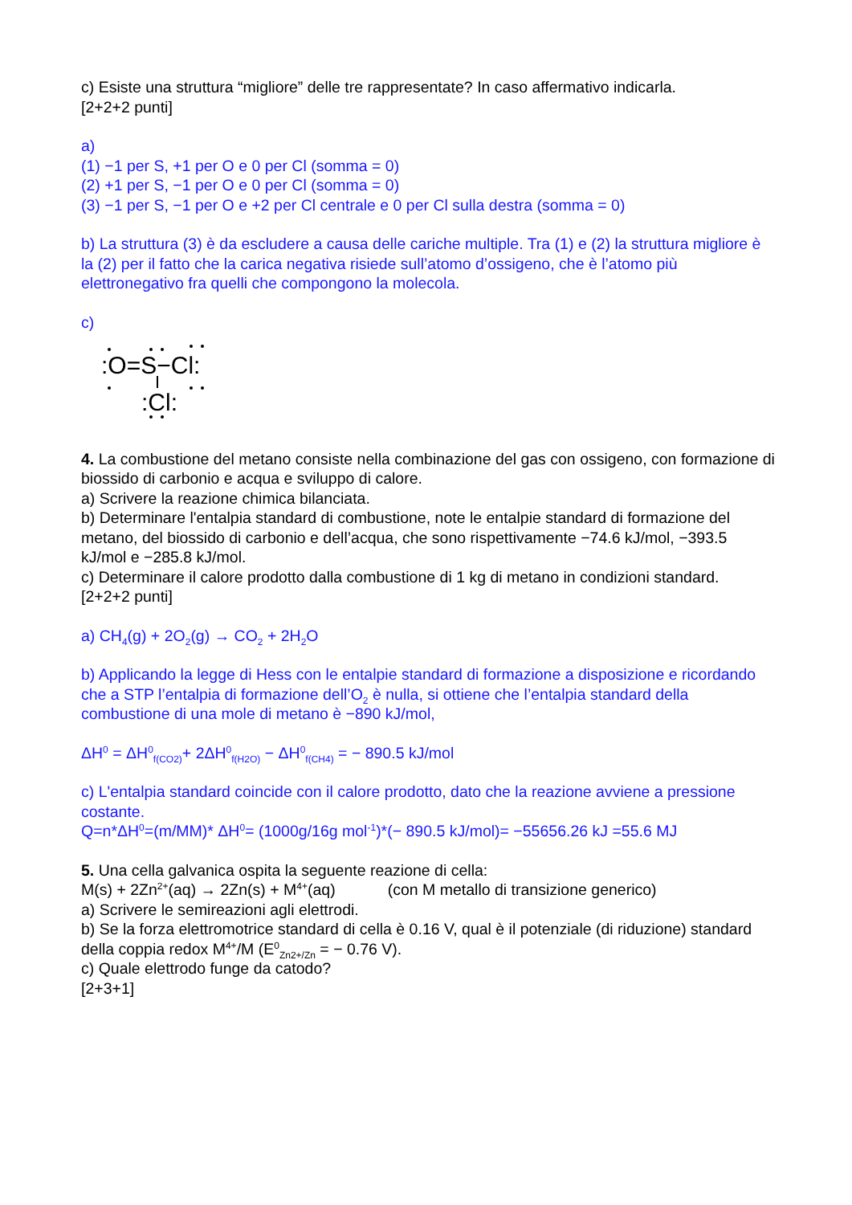c) Esiste una struttura “migliore” delle tre rappresentate? In caso affermativo indicarla.
[2+2+2 punti]
a)
(1) −1 per S, +1 per O e 0 per Cl (somma = 0)
(2) +1 per S, −1 per O e 0 per Cl (somma = 0)
(3) −1 per S, −1 per O e +2 per Cl centrale e 0 per Cl sulla destra (somma = 0)
b) La struttura (3) è da escludere a causa delle cariche multiple. Tra (1) e (2) la struttura migliore è la (2) per il fatto che la carica negativa risiede sull’atomo d’ossigeno, che è l’atomo più elettronegativo fra quelli che compongono la molecola.
c)
:O=S−Cl:
:Cl:
4. La combustione del metano consiste nella combinazione del gas con ossigeno, con formazione di biossido di carbonio e acqua e sviluppo di calore.
a) Scrivere la reazione chimica bilanciata.
b) Determinare l'entalpia standard di combustione, note le entalpie standard di formazione del metano, del biossido di carbonio e dell’acqua, che sono rispettivamente −74.6 kJ/mol, −393.5 kJ/mol e −285.8 kJ/mol.
c) Determinare il calore prodotto dalla combustione di 1 kg di metano in condizioni standard.
[2+2+2 punti]
a) CH<sub>4</sub>(g) + 2O<sub>2</sub>(g) → CO<sub>2</sub> + 2H<sub>2</sub>O
b) Applicando la legge di Hess con le entalpie standard di formazione a disposizione e ricordando che a STP l’entalpia di formazione dell’O<sub>2</sub> è nulla, si ottiene che l’entalpia standard della combustione di una mole di metano è −890 kJ/mol,
ΔH<sup>0</sup> = ΔH<sup>0</sup><sub>f(CO2)</sub>+ 2ΔH<sup>0</sup><sub>f(H2O)</sub> − ΔH<sup>0</sup><sub>f(CH4)</sub> = − 890.5 kJ/mol
c) L'entalpia standard coincide con il calore prodotto, dato che la reazione avviene a pressione costante.
Q=n*ΔH<sup>0</sup>=(m/MM)* ΔH<sup>0</sup>= (1000g/16g mol<sup>-1</sup>)*(− 890.5 kJ/mol)= −55656.26 kJ =55.6 MJ
5. Una cella galvanica ospita la seguente reazione di cella:
M(s) + 2Zn<sup>2+</sup>(aq) → 2Zn(s) + M<sup>4+</sup>(aq) (con M metallo di transizione generico)
a) Scrivere le semireazioni agli elettrodi.
b) Se la forza elettromotrice standard di cella è 0.16 V, qual è il potenziale (di riduzione) standard della coppia redox M<sup>4+</sup>/M (E<sup>0</sup><sub>Zn2+/Zn</sub> = − 0.76 V).
c) Quale elettrodo funge da catodo?
[2+3+1]